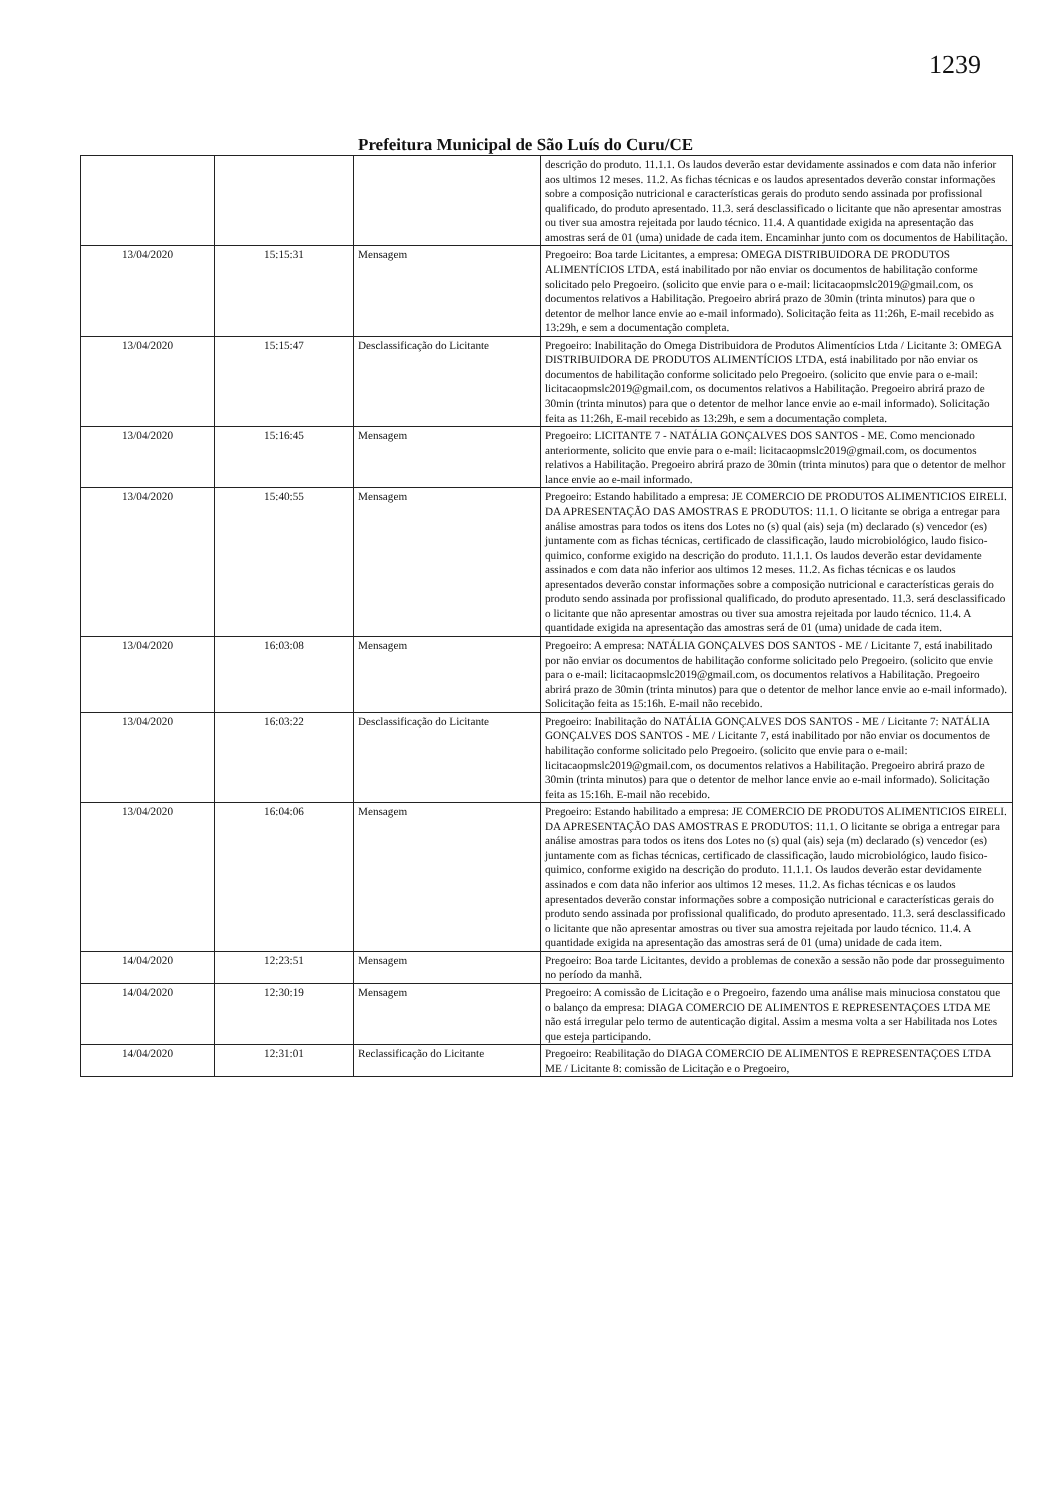1239
Prefeitura Municipal de São Luís do Curu/CE
| | | | descrição do produto. 11.1.1. Os laudos deverão estar devidamente assinados e com data não inferior aos ultimos 12 meses. 11.2. As fichas técnicas e os laudos apresentados deverão constar informações sobre a composição nutricional e características gerais do produto sendo assinada por profissional qualificado, do produto apresentado. 11.3. será desclassificado o licitante que não apresentar amostras ou tiver sua amostra rejeitada por laudo técnico. 11.4. A quantidade exigida na apresentação das amostras será de 01 (uma) unidade de cada item. Encaminhar junto com os documentos de Habilitação. |
| 13/04/2020 | 15:15:31 | Mensagem | Pregoeiro: Boa tarde Licitantes, a empresa: OMEGA DISTRIBUIDORA DE PRODUTOS ALIMENTÍCIOS LTDA, está inabilitado por não enviar os documentos de habilitação conforme solicitado pelo Pregoeiro. (solicito que envie para o e-mail: licitacaopmslc2019@gmail.com, os documentos relativos a Habilitação. Pregoeiro abrirá prazo de 30min (trinta minutos) para que o detentor de melhor lance envie ao e-mail informado). Solicitação feita as 11:26h, E-mail recebido as 13:29h, e sem a documentação completa. |
| 13/04/2020 | 15:15:47 | Desclassificação do Licitante | Pregoeiro: Inabilitação do Omega Distribuidora de Produtos Alimentícios Ltda / Licitante 3: OMEGA DISTRIBUIDORA DE PRODUTOS ALIMENTÍCIOS LTDA, está inabilitado por não enviar os documentos de habilitação conforme solicitado pelo Pregoeiro. (solicito que envie para o e-mail: licitacaopmslc2019@gmail.com, os documentos relativos a Habilitação. Pregoeiro abrirá prazo de 30min (trinta minutos) para que o detentor de melhor lance envie ao e-mail informado). Solicitação feita as 11:26h, E-mail recebido as 13:29h, e sem a documentação completa. |
| 13/04/2020 | 15:16:45 | Mensagem | Pregoeiro: LICITANTE 7 - NATÁLIA GONÇALVES DOS SANTOS - ME. Como mencionado anteriormente, solicito que envie para o e-mail: licitacaopmslc2019@gmail.com, os documentos relativos a Habilitação. Pregoeiro abrirá prazo de 30min (trinta minutos) para que o detentor de melhor lance envie ao e-mail informado. |
| 13/04/2020 | 15:40:55 | Mensagem | Pregoeiro: Estando habilitado a empresa: JE COMERCIO DE PRODUTOS ALIMENTICIOS EIRELI. DA APRESENTAÇÃO DAS AMOSTRAS E PRODUTOS: 11.1. O licitante se obriga a entregar para análise amostras para todos os itens dos Lotes no (s) qual (ais) seja (m) declarado (s) vencedor (es) juntamente com as fichas técnicas, certificado de classificação, laudo microbiológico, laudo fisico-quimico, conforme exigido na descrição do produto. 11.1.1. Os laudos deverão estar devidamente assinados e com data não inferior aos ultimos 12 meses. 11.2. As fichas técnicas e os laudos apresentados deverão constar informações sobre a composição nutricional e características gerais do produto sendo assinada por profissional qualificado, do produto apresentado. 11.3. será desclassificado o licitante que não apresentar amostras ou tiver sua amostra rejeitada por laudo técnico. 11.4. A quantidade exigida na apresentação das amostras será de 01 (uma) unidade de cada item. |
| 13/04/2020 | 16:03:08 | Mensagem | Pregoeiro: A empresa: NATÁLIA GONÇALVES DOS SANTOS - ME / Licitante 7, está inabilitado por não enviar os documentos de habilitação conforme solicitado pelo Pregoeiro. (solicito que envie para o e-mail: licitacaopmslc2019@gmail.com, os documentos relativos a Habilitação. Pregoeiro abrirá prazo de 30min (trinta minutos) para que o detentor de melhor lance envie ao e-mail informado). Solicitação feita as 15:16h. E-mail não recebido. |
| 13/04/2020 | 16:03:22 | Desclassificação do Licitante | Pregoeiro: Inabilitação do NATÁLIA GONÇALVES DOS SANTOS - ME / Licitante 7: NATÁLIA GONÇALVES DOS SANTOS - ME / Licitante 7, está inabilitado por não enviar os documentos de habilitação conforme solicitado pelo Pregoeiro. (solicito que envie para o e-mail: licitacaopmslc2019@gmail.com, os documentos relativos a Habilitação. Pregoeiro abrirá prazo de 30min (trinta minutos) para que o detentor de melhor lance envie ao e-mail informado). Solicitação feita as 15:16h. E-mail não recebido. |
| 13/04/2020 | 16:04:06 | Mensagem | Pregoeiro: Estando habilitado a empresa: JE COMERCIO DE PRODUTOS ALIMENTICIOS EIRELI. DA APRESENTAÇÃO DAS AMOSTRAS E PRODUTOS: 11.1. O licitante se obriga a entregar para análise amostras para todos os itens dos Lotes no (s) qual (ais) seja (m) declarado (s) vencedor (es) juntamente com as fichas técnicas, certificado de classificação, laudo microbiológico, laudo fisico-quimico, conforme exigido na descrição do produto. 11.1.1. Os laudos deverão estar devidamente assinados e com data não inferior aos ultimos 12 meses. 11.2. As fichas técnicas e os laudos apresentados deverão constar informações sobre a composição nutricional e características gerais do produto sendo assinada por profissional qualificado, do produto apresentado. 11.3. será desclassificado o licitante que não apresentar amostras ou tiver sua amostra rejeitada por laudo técnico. 11.4. A quantidade exigida na apresentação das amostras será de 01 (uma) unidade de cada item. |
| 14/04/2020 | 12:23:51 | Mensagem | Pregoeiro: Boa tarde Licitantes, devido a problemas de conexão a sessão não pode dar prosseguimento no período da manhã. |
| 14/04/2020 | 12:30:19 | Mensagem | Pregoeiro: A comissão de Licitação e o Pregoeiro, fazendo uma análise mais minuciosa constatou que o balanço da empresa: DIAGA COMERCIO DE ALIMENTOS E REPRESENTAÇOES LTDA ME não está irregular pelo termo de autenticação digital. Assim a mesma volta a ser Habilitada nos Lotes que esteja participando. |
| 14/04/2020 | 12:31:01 | Reclassificação do Licitante | Pregoeiro: Reabilitação do DIAGA COMERCIO DE ALIMENTOS E REPRESENTAÇOES LTDA ME / Licitante 8: comissão de Licitação e o Pregoeiro, |